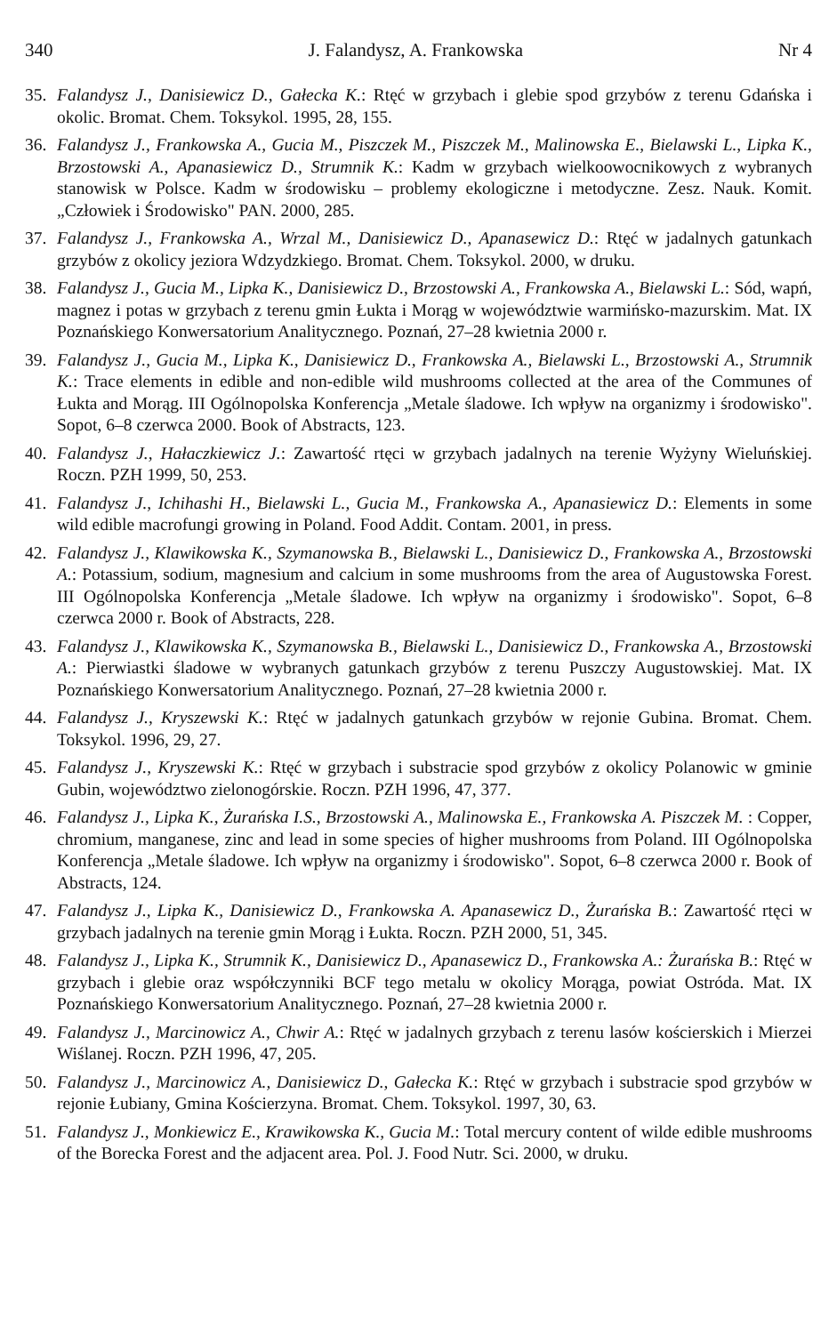340 J. Falandysz, A. Frankowska Nr 4
35. Falandysz J., Danisiewicz D., Gałecka K.: Rtęć w grzybach i glebie spod grzybów z terenu Gdańska i okolic. Bromat. Chem. Toksykol. 1995, 28, 155.
36. Falandysz J., Frankowska A., Gucia M., Piszczek M., Piszczek M., Malinowska E., Bielawski L., Lipka K., Brzostowski A., Apanasiewicz D., Strumnik K.: Kadm w grzybach wielkoowocnikowych z wybranych stanowisk w Polsce. Kadm w środowisku – problemy ekologiczne i metodyczne. Zesz. Nauk. Komit. „Człowiek i Środowisko" PAN. 2000, 285.
37. Falandysz J., Frankowska A., Wrzal M., Danisiewicz D., Apanasewicz D.: Rtęć w jadalnych gatunkach grzybów z okolicy jeziora Wdzydzkiego. Bromat. Chem. Toksykol. 2000, w druku.
38. Falandysz J., Gucia M., Lipka K., Danisiewicz D., Brzostowski A., Frankowska A., Bielawski L.: Sód, wapń, magnez i potas w grzybach z terenu gmin Łukta i Morąg w województwie warmińsko-mazurskim. Mat. IX Poznańskiego Konwersatorium Analitycznego. Poznań, 27–28 kwietnia 2000 r.
39. Falandysz J., Gucia M., Lipka K., Danisiewicz D., Frankowska A., Bielawski L., Brzostowski A., Strumnik K.: Trace elements in edible and non-edible wild mushrooms collected at the area of the Communes of Łukta and Morąg. III Ogólnopolska Konferencja „Metale śladowe. Ich wpływ na organizmy i środowisko". Sopot, 6–8 czerwca 2000. Book of Abstracts, 123.
40. Falandysz J., Hałaczkiewicz J.: Zawartość rtęci w grzybach jadalnych na terenie Wyżyny Wieluńskiej. Roczn. PZH 1999, 50, 253.
41. Falandysz J., Ichihashi H., Bielawski L., Gucia M., Frankowska A., Apanasiewicz D.: Elements in some wild edible macrofungi growing in Poland. Food Addit. Contam. 2001, in press.
42. Falandysz J., Klawikowska K., Szymanowska B., Bielawski L., Danisiewicz D., Frankowska A., Brzostowski A.: Potassium, sodium, magnesium and calcium in some mushrooms from the area of Augustowska Forest. III Ogólnopolska Konferencja „Metale śladowe. Ich wpływ na organizmy i środowisko". Sopot, 6–8 czerwca 2000 r. Book of Abstracts, 228.
43. Falandysz J., Klawikowska K., Szymanowska B., Bielawski L., Danisiewicz D., Frankowska A., Brzostowski A.: Pierwiastki śladowe w wybranych gatunkach grzybów z terenu Puszczy Augustowskiej. Mat. IX Poznańskiego Konwersatorium Analitycznego. Poznań, 27–28 kwietnia 2000 r.
44. Falandysz J., Kryszewski K.: Rtęć w jadalnych gatunkach grzybów w rejonie Gubina. Bromat. Chem. Toksykol. 1996, 29, 27.
45. Falandysz J., Kryszewski K.: Rtęć w grzybach i substracie spod grzybów z okolicy Polanowic w gminie Gubin, województwo zielonogórskie. Roczn. PZH 1996, 47, 377.
46. Falandysz J., Lipka K., Żurańska I.S., Brzostowski A., Malinowska E., Frankowska A. Piszczek M. : Copper, chromium, manganese, zinc and lead in some species of higher mushrooms from Poland. III Ogólnopolska Konferencja „Metale śladowe. Ich wpływ na organizmy i środowisko". Sopot, 6–8 czerwca 2000 r. Book of Abstracts, 124.
47. Falandysz J., Lipka K., Danisiewicz D., Frankowska A. Apanasewicz D., Żurańska B.: Zawartość rtęci w grzybach jadalnych na terenie gmin Morąg i Łukta. Roczn. PZH 2000, 51, 345.
48. Falandysz J., Lipka K., Strumnik K., Danisiewicz D., Apanasewicz D., Frankowska A.: Żurańska B.: Rtęć w grzybach i glebie oraz współczynniki BCF tego metalu w okolicy Morąga, powiat Ostróda. Mat. IX Poznańskiego Konwersatorium Analitycznego. Poznań, 27–28 kwietnia 2000 r.
49. Falandysz J., Marcinowicz A., Chwir A.: Rtęć w jadalnych grzybach z terenu lasów kościerskich i Mierzei Wiślanej. Roczn. PZH 1996, 47, 205.
50. Falandysz J., Marcinowicz A., Danisiewicz D., Gałecka K.: Rtęć w grzybach i substracie spod grzybów w rejonie Łubiany, Gmina Kościerzyna. Bromat. Chem. Toksykol. 1997, 30, 63.
51. Falandysz J., Monkiewicz E., Krawikowska K., Gucia M.: Total mercury content of wilde edible mushrooms of the Borecka Forest and the adjacent area. Pol. J. Food Nutr. Sci. 2000, w druku.